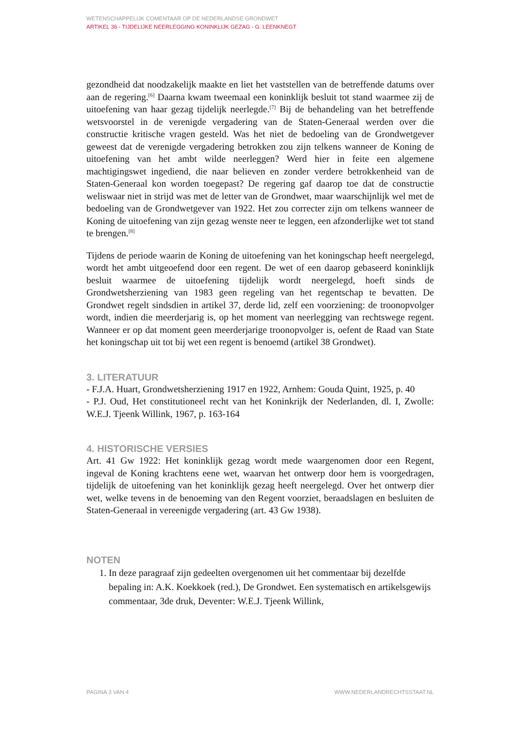WETENSCHAPPELIJK COMENTAAR OP DE NEDERLANDSE GRONDWET
ARTIKEL 36 - TIJDELIJKE NEERLEGGING KONINKLIJK GEZAG - G. LEENKNEGT
gezondheid dat noodzakelijk maakte en liet het vaststellen van de betreffende datums over aan de regering.<sup>[6]</sup> Daarna kwam tweemaal een koninklijk besluit tot stand waarmee zij de uitoefening van haar gezag tijdelijk neerlegde.<sup>[7]</sup> Bij de behandeling van het betreffende wetsvoorstel in de verenigde vergadering van de Staten-Generaal werden over die constructie kritische vragen gesteld. Was het niet de bedoeling van de Grondwetgever geweest dat de verenigde vergadering betrokken zou zijn telkens wanneer de Koning de uitoefening van het ambt wilde neerleggen? Werd hier in feite een algemene machtigingswet ingediend, die naar believen en zonder verdere betrokkenheid van de Staten-Generaal kon worden toegepast? De regering gaf daarop toe dat de constructie weliswaar niet in strijd was met de letter van de Grondwet, maar waarschijnlijk wel met de bedoeling van de Grondwetgever van 1922. Het zou correcter zijn om telkens wanneer de Koning de uitoefening van zijn gezag wenste neer te leggen, een afzonderlijke wet tot stand te brengen.<sup>[8]</sup>
Tijdens de periode waarin de Koning de uitoefening van het koningschap heeft neergelegd, wordt het ambt uitgeoefend door een regent. De wet of een daarop gebaseerd koninklijk besluit waarmee de uitoefening tijdelijk wordt neergelegd, hoeft sinds de Grondwetsherziening van 1983 geen regeling van het regentschap te bevatten. De Grondwet regelt sindsdien in artikel 37, derde lid, zelf een voorziening: de troonopvolger wordt, indien die meerderjarig is, op het moment van neerlegging van rechtswege regent. Wanneer er op dat moment geen meerderjarige troonopvolger is, oefent de Raad van State het koningschap uit tot bij wet een regent is benoemd (artikel 38 Grondwet).
3. LITERATUUR
- F.J.A. Huart, Grondwetsherziening 1917 en 1922, Arnhem: Gouda Quint, 1925, p. 40
- P.J. Oud, Het constitutioneel recht van het Koninkrijk der Nederlanden, dl. I, Zwolle: W.E.J. Tjeenk Willink, 1967, p. 163-164
4. HISTORISCHE VERSIES
Art. 41 Gw 1922: Het koninklijk gezag wordt mede waargenomen door een Regent, ingeval de Koning krachtens eene wet, waarvan het ontwerp door hem is voorgedragen, tijdelijk de uitoefening van het koninklijk gezag heeft neergelegd. Over het ontwerp dier wet, welke tevens in de benoeming van den Regent voorziet, beraadslagen en besluiten de Staten-Generaal in vereenigde vergadering (art. 43 Gw 1938).
NOTEN
1. In deze paragraaf zijn gedeelten overgenomen uit het commentaar bij dezelfde bepaling in: A.K. Koekkoek (red.), De Grondwet. Een systematisch en artikelsgewijs commentaar, 3de druk, Deventer: W.E.J. Tjeenk Willink,
PAGINA 3 VAN 4 WWW.NEDERLANDRECHTSSTAAT.NL